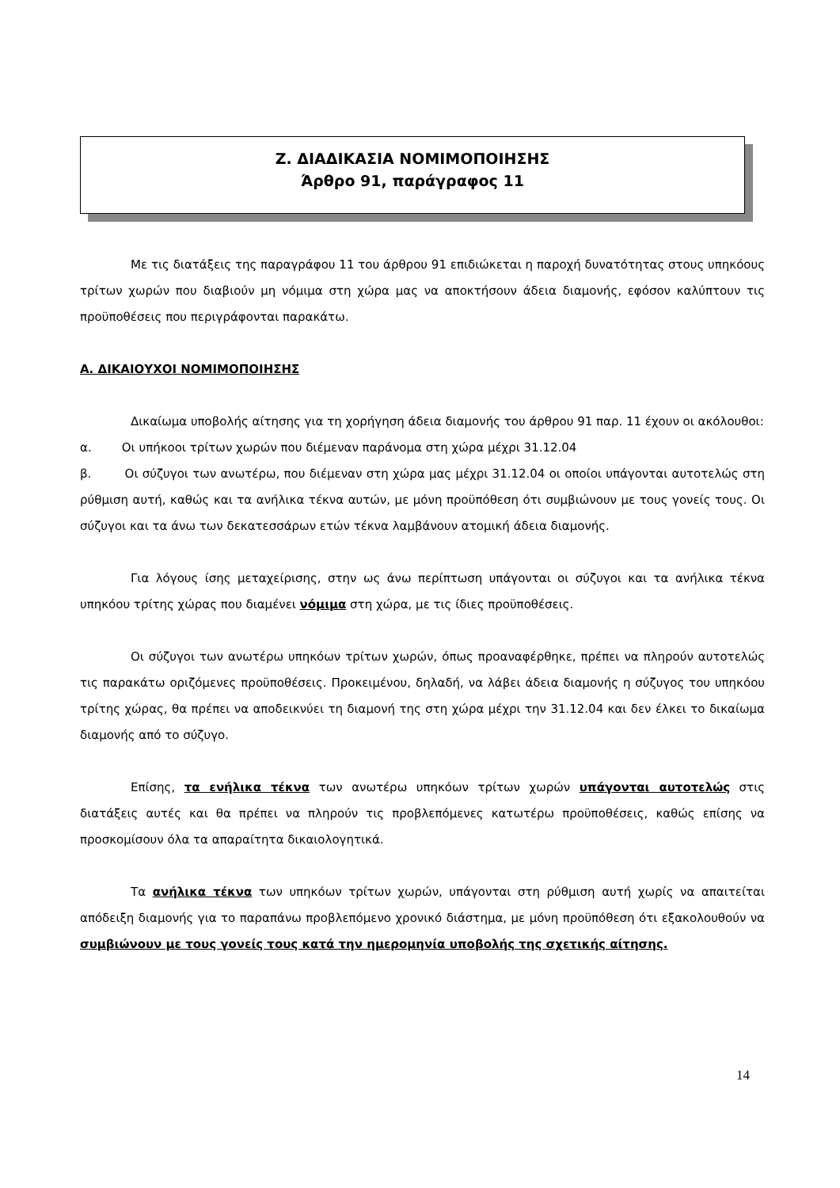Ζ. ΔΙΑΔΙΚΑΣΙΑ ΝΟΜΙΜΟΠΟΙΗΣΗΣ
Άρθρο 91, παράγραφος 11
Με τις διατάξεις της παραγράφου 11 του άρθρου 91 επιδιώκεται η παροχή δυνατότητας στους υπηκόους τρίτων χωρών που διαβιούν μη νόμιμα στη χώρα μας να αποκτήσουν άδεια διαμονής, εφόσον καλύπτουν τις προϋποθέσεις που περιγράφονται παρακάτω.
Α. ΔΙΚΑΙΟΥΧΟΙ ΝΟΜΙΜΟΠΟΙΗΣΗΣ
Δικαίωμα υποβολής αίτησης για τη χορήγηση άδεια διαμονής του άρθρου 91 παρ. 11 έχουν οι ακόλουθοι:
α. Οι υπήκοοι τρίτων χωρών που διέμεναν παράνομα στη χώρα μέχρι 31.12.04
β. Οι σύζυγοι των ανωτέρω, που διέμεναν στη χώρα μας μέχρι 31.12.04 οι οποίοι υπάγονται αυτοτελώς στη ρύθμιση αυτή, καθώς και τα ανήλικα τέκνα αυτών, με μόνη προϋπόθεση ότι συμβιώνουν με τους γονείς τους. Οι σύζυγοι και τα άνω των δεκατεσσάρων ετών τέκνα λαμβάνουν ατομική άδεια διαμονής.
Για λόγους ίσης μεταχείρισης, στην ως άνω περίπτωση υπάγονται οι σύζυγοι και τα ανήλικα τέκνα υπηκόου τρίτης χώρας που διαμένει νόμιμα στη χώρα, με τις ίδιες προϋποθέσεις.
Οι σύζυγοι των ανωτέρω υπηκόων τρίτων χωρών, όπως προαναφέρθηκε, πρέπει να πληρούν αυτοτελώς τις παρακάτω οριζόμενες προϋποθέσεις. Προκειμένου, δηλαδή, να λάβει άδεια διαμονής η σύζυγος του υπηκόου τρίτης χώρας, θα πρέπει να αποδεικνύει τη διαμονή της στη χώρα μέχρι την 31.12.04 και δεν έλκει το δικαίωμα διαμονής από το σύζυγο.
Επίσης, τα ενήλικα τέκνα των ανωτέρω υπηκόων τρίτων χωρών υπάγονται αυτοτελώς στις διατάξεις αυτές και θα πρέπει να πληρούν τις προβλεπόμενες κατωτέρω προϋποθέσεις, καθώς επίσης να προσκομίσουν όλα τα απαραίτητα δικαιολογητικά.
Τα ανήλικα τέκνα των υπηκόων τρίτων χωρών, υπάγονται στη ρύθμιση αυτή χωρίς να απαιτείται απόδειξη διαμονής για το παραπάνω προβλεπόμενο χρονικό διάστημα, με μόνη προϋπόθεση ότι εξακολουθούν να συμβιώνουν με τους γονείς τους κατά την ημερομηνία υποβολής της σχετικής αίτησης.
14